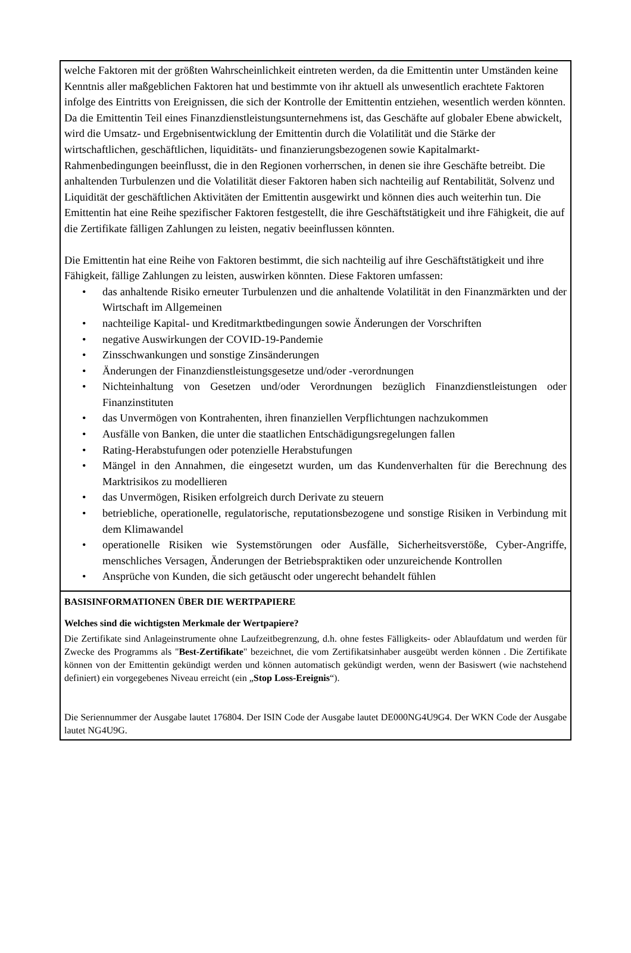welche Faktoren mit der größten Wahrscheinlichkeit eintreten werden, da die Emittentin unter Umständen keine Kenntnis aller maßgeblichen Faktoren hat und bestimmte von ihr aktuell als unwesentlich erachtete Faktoren infolge des Eintritts von Ereignissen, die sich der Kontrolle der Emittentin entziehen, wesentlich werden könnten. Da die Emittentin Teil eines Finanzdienstleistungsunternehmens ist, das Geschäfte auf globaler Ebene abwickelt, wird die Umsatz- und Ergebnisentwicklung der Emittentin durch die Volatilität und die Stärke der wirtschaftlichen, geschäftlichen, liquiditäts- und finanzierungsbezogenen sowie Kapitalmarkt-Rahmenbedingungen beeinflusst, die in den Regionen vorherrschen, in denen sie ihre Geschäfte betreibt. Die anhaltenden Turbulenzen und die Volatilität dieser Faktoren haben sich nachteilig auf Rentabilität, Solvenz und Liquidität der geschäftlichen Aktivitäten der Emittentin ausgewirkt und können dies auch weiterhin tun. Die Emittentin hat eine Reihe spezifischer Faktoren festgestellt, die ihre Geschäftstätigkeit und ihre Fähigkeit, die auf die Zertifikate fälligen Zahlungen zu leisten, negativ beeinflussen könnten.
Die Emittentin hat eine Reihe von Faktoren bestimmt, die sich nachteilig auf ihre Geschäftstätigkeit und ihre Fähigkeit, fällige Zahlungen zu leisten, auswirken könnten. Diese Faktoren umfassen:
• das anhaltende Risiko erneuter Turbulenzen und die anhaltende Volatilität in den Finanzmärkten und der Wirtschaft im Allgemeinen
• nachteilige Kapital- und Kreditmarktbedingungen sowie Änderungen der Vorschriften
• negative Auswirkungen der COVID-19-Pandemie
• Zinsschwankungen und sonstige Zinsänderungen
• Änderungen der Finanzdienstleistungsgesetze und/oder -verordnungen
• Nichteinhaltung von Gesetzen und/oder Verordnungen bezüglich Finanzdienstleistungen oder Finanzinstituten
• das Unvermögen von Kontrahenten, ihren finanziellen Verpflichtungen nachzukommen
• Ausfälle von Banken, die unter die staatlichen Entschädigungsregelungen fallen
• Rating-Herabstufungen oder potenzielle Herabstufungen
• Mängel in den Annahmen, die eingesetzt wurden, um das Kundenverhalten für die Berechnung des Marktrisikos zu modellieren
• das Unvermögen, Risiken erfolgreich durch Derivate zu steuern
• betriebliche, operationelle, regulatorische, reputationsbezogene und sonstige Risiken in Verbindung mit dem Klimawandel
• operationelle Risiken wie Systemstörungen oder Ausfälle, Sicherheitsverstöße, Cyber-Angriffe, menschliches Versagen, Änderungen der Betriebspraktiken oder unzureichende Kontrollen
• Ansprüche von Kunden, die sich getäuscht oder ungerecht behandelt fühlen
BASISINFORMATIONEN ÜBER DIE WERTPAPIERE
Welches sind die wichtigsten Merkmale der Wertpapiere?
Die Zertifikate sind Anlageinstrumente ohne Laufzeitbegrenzung, d.h. ohne festes Fälligkeits- oder Ablaufdatum und werden für Zwecke des Programms als "Best-Zertifikate" bezeichnet, die vom Zertifikatsinhaber ausgeübt werden können . Die Zertifikate können von der Emittentin gekündigt werden und können automatisch gekündigt werden, wenn der Basiswert (wie nachstehend definiert) ein vorgegebenes Niveau erreicht (ein „Stop Loss-Ereignis“).
Die Seriennummer der Ausgabe lautet 176804. Der ISIN Code der Ausgabe lautet DE000NG4U9G4. Der WKN Code der Ausgabe lautet NG4U9G.